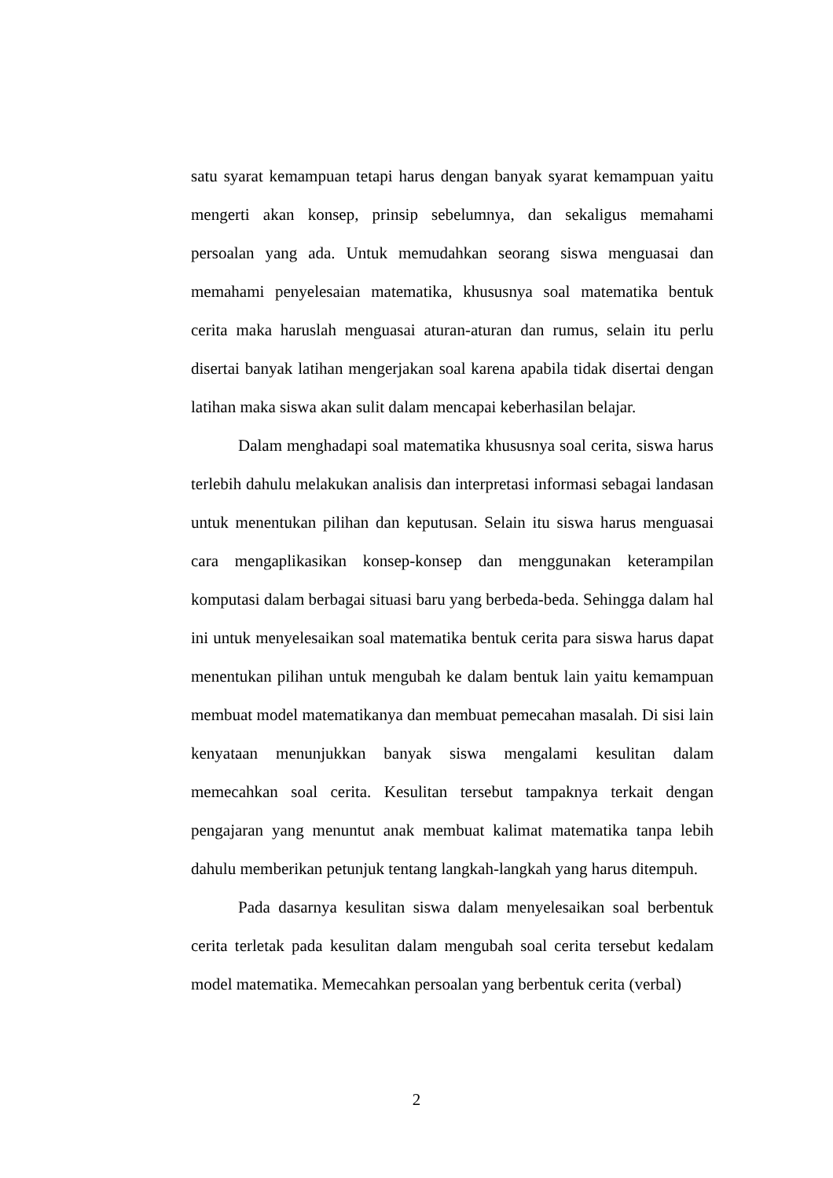satu syarat kemampuan tetapi harus dengan banyak syarat kemampuan yaitu mengerti akan konsep, prinsip sebelumnya, dan sekaligus memahami persoalan yang ada. Untuk memudahkan seorang siswa menguasai dan memahami penyelesaian matematika, khususnya soal matematika bentuk cerita maka haruslah menguasai aturan-aturan dan rumus, selain itu perlu disertai banyak latihan mengerjakan soal karena apabila tidak disertai dengan latihan maka siswa akan sulit dalam mencapai keberhasilan belajar.
Dalam menghadapi soal matematika khususnya soal cerita, siswa harus terlebih dahulu melakukan analisis dan interpretasi informasi sebagai landasan untuk menentukan pilihan dan keputusan. Selain itu siswa harus menguasai cara mengaplikasikan konsep-konsep dan menggunakan keterampilan komputasi dalam berbagai situasi baru yang berbeda-beda. Sehingga dalam hal ini untuk menyelesaikan soal matematika bentuk cerita para siswa harus dapat menentukan pilihan untuk mengubah ke dalam bentuk lain yaitu kemampuan membuat model matematikanya dan membuat pemecahan masalah. Di sisi lain kenyataan menunjukkan banyak siswa mengalami kesulitan dalam memecahkan soal cerita. Kesulitan tersebut tampaknya terkait dengan pengajaran yang menuntut anak membuat kalimat matematika tanpa lebih dahulu memberikan petunjuk tentang langkah-langkah yang harus ditempuh.
Pada dasarnya kesulitan siswa dalam menyelesaikan soal berbentuk cerita terletak pada kesulitan dalam mengubah soal cerita tersebut kedalam model matematika. Memecahkan persoalan yang berbentuk cerita (verbal)
2